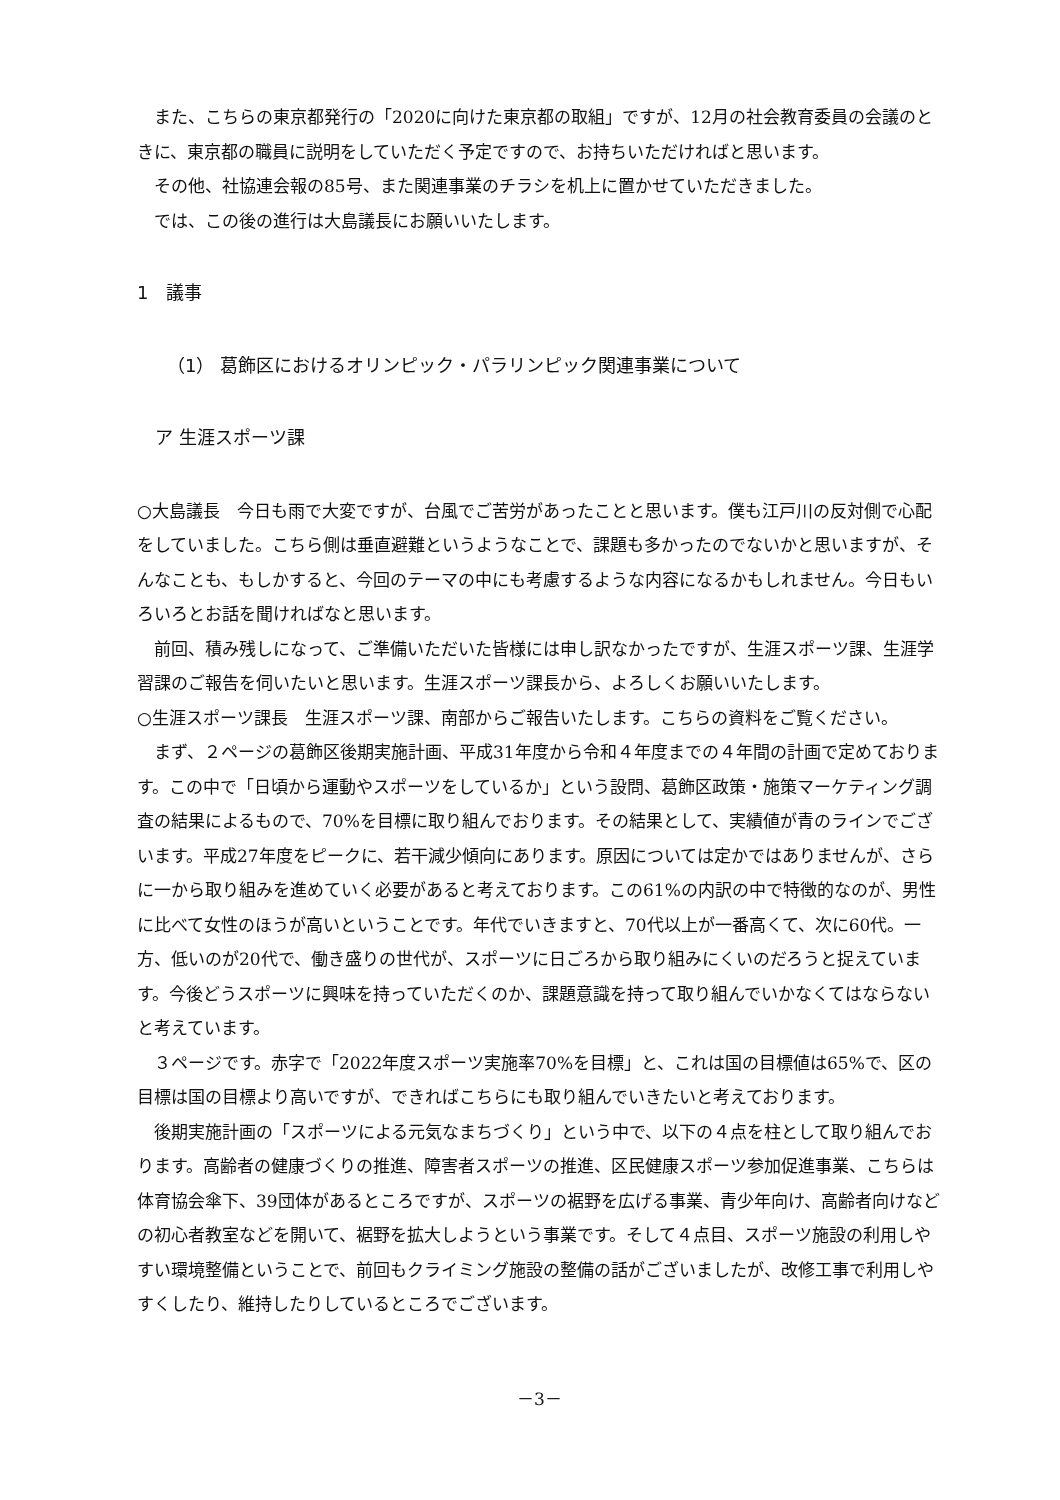また、こちらの東京都発行の「2020に向けた東京都の取組」ですが、12月の社会教育委員の会議のときに、東京都の職員に説明をしていただく予定ですので、お持ちいただければと思います。
その他、社協連会報の85号、また関連事業のチラシを机上に置かせていただきました。
では、この後の進行は大島議長にお願いいたします。
1　議事
（1） 葛飾区におけるオリンピック・パラリンピック関連事業について
ア 生涯スポーツ課
○大島議長　今日も雨で大変ですが、台風でご苦労があったことと思います。僕も江戸川の反対側で心配をしていました。こちら側は垂直避難というようなことで、課題も多かったのでないかと思いますが、そんなことも、もしかすると、今回のテーマの中にも考慮するような内容になるかもしれません。今日もいろいろとお話を聞ければなと思います。
前回、積み残しになって、ご準備いただいた皆様には申し訳なかったですが、生涯スポーツ課、生涯学習課のご報告を伺いたいと思います。生涯スポーツ課長から、よろしくお願いいたします。
○生涯スポーツ課長　生涯スポーツ課、南部からご報告いたします。こちらの資料をご覧ください。
まず、２ページの葛飾区後期実施計画、平成31年度から令和４年度までの４年間の計画で定めております。この中で「日頃から運動やスポーツをしているか」という設問、葛飾区政策・施策マーケティング調査の結果によるもので、70%を目標に取り組んでおります。その結果として、実績値が青のラインでございます。平成27年度をピークに、若干減少傾向にあります。原因については定かではありませんが、さらに一から取り組みを進めていく必要があると考えております。この61%の内訳の中で特徴的なのが、男性に比べて女性のほうが高いということです。年代でいきますと、70代以上が一番高くて、次に60代。一方、低いのが20代で、働き盛りの世代が、スポーツに日ごろから取り組みにくいのだろうと捉えています。今後どうスポーツに興味を持っていただくのか、課題意識を持って取り組んでいかなくてはならないと考えています。
３ページです。赤字で「2022年度スポーツ実施率70%を目標」と、これは国の目標値は65%で、区の目標は国の目標より高いですが、できればこちらにも取り組んでいきたいと考えております。
後期実施計画の「スポーツによる元気なまちづくり」という中で、以下の４点を柱として取り組んでおります。高齢者の健康づくりの推進、障害者スポーツの推進、区民健康スポーツ参加促進事業、こちらは体育協会傘下、39団体があるところですが、スポーツの裾野を広げる事業、青少年向け、高齢者向けなどの初心者教室などを開いて、裾野を拡大しようという事業です。そして４点目、スポーツ施設の利用しやすい環境整備ということで、前回もクライミング施設の整備の話がございましたが、改修工事で利用しやすくしたり、維持したりしているところでございます。
－3－